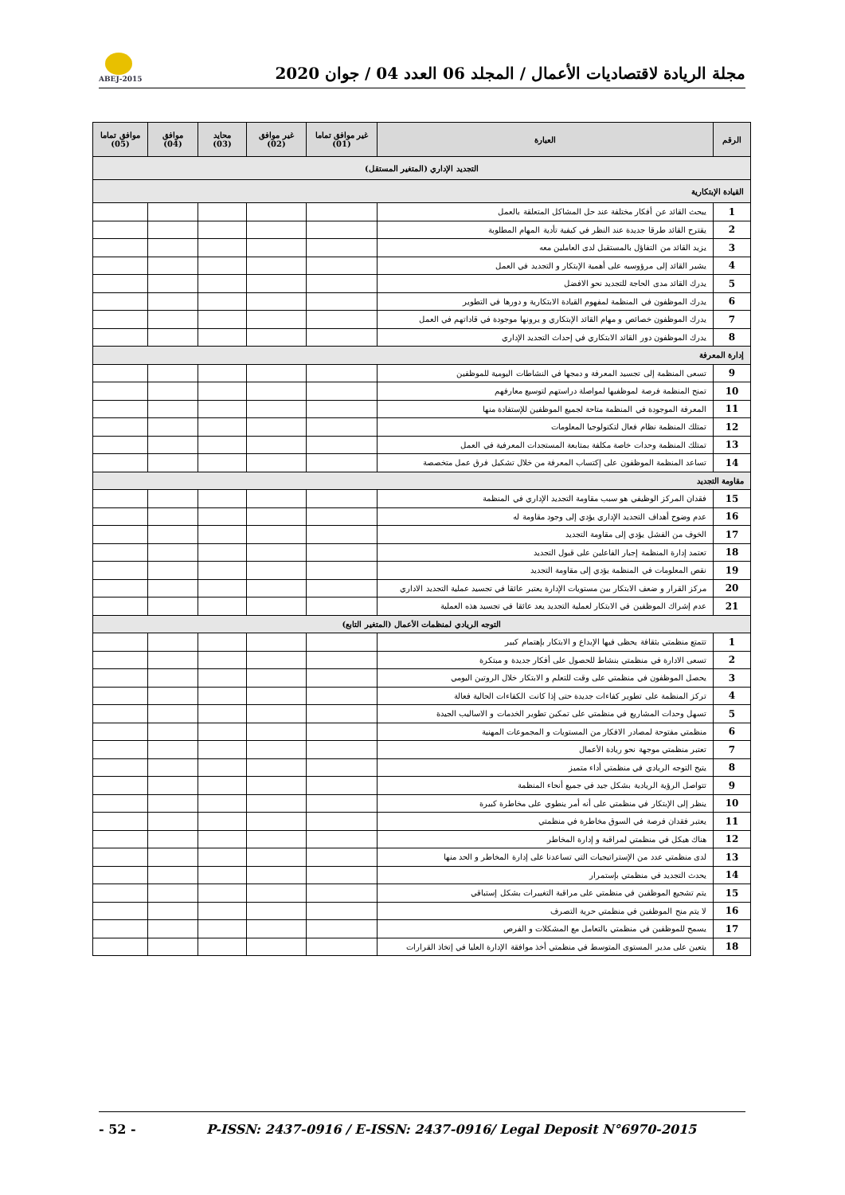ABEJ-2015
مجلة الريادة لاقتصاديات الأعمال / المجلد 06 العدد 04 / جوان 2020
| الرقم | العبارة | غير موافق تماما (01) | غير موافق (02) | محايد (03) | موافق (04) | موافق تماما (05) |
| --- | --- | --- | --- | --- | --- | --- |
| التجديد الإداري (المتغير المستقل) | | | | | | |
| القيادة الإبتكارية | | | | | | |
| 1 | يبحث القائد عن أفكار مختلفة عند حل المشاكل المتعلقة بالعمل | | | | | |
| 2 | يقترح القائد طرقا جديدة عند النظر في كيفية تأدية المهام المطلوبة | | | | | |
| 3 | يزيد القائد من التفاؤل بالمستقبل لدى العاملين معه | | | | | |
| 4 | يشير القائد إلى مرؤوسيه على أهمية الإبتكار و التجديد في العمل | | | | | |
| 5 | يدرك القائد مدى الحاجة للتجديد نحو الافضل | | | | | |
| 6 | يدرك الموظفون في المنظمة لمفهوم القيادة الابتكارية و دورها في التطوير | | | | | |
| 7 | يدرك الموظفون خصائص و مهام القائد الإبتكاري و يرونها موجودة في قاداتهم في العمل | | | | | |
| 8 | يدرك الموظفون دور القائد الابتكاري في إحداث التجديد الإداري | | | | | |
| إدارة المعرفة | | | | | | |
| 9 | تسعى المنظمة إلى تجسيد المعرفة و دمجها في النشاطات اليومية للموظفين | | | | | |
| 10 | تمنح المنظمة فرصة لموظفيها لمواصلة دراستهم لتوسيع معارفهم | | | | | |
| 11 | المعرفة الموجودة في المنظمة متاحة لجميع الموظفين للإستفادة منها | | | | | |
| 12 | تمتلك المنظمة نظام فعال لتكنولوجيا المعلومات | | | | | |
| 13 | تمتلك المنظمة وحدات خاصة مكلفة بمتابعة المستجدات المعرفية في العمل | | | | | |
| 14 | تساعد المنظمة الموظفون على إكتساب المعرفة من خلال تشكيل فرق عمل متخصصة | | | | | |
| مقاومة التجديد | | | | | | |
| 15 | فقدان المركز الوظيفي هو سبب مقاومة التجديد الإداري في المنظمة | | | | | |
| 16 | عدم وضوح أهداف التجديد الإداري يؤدي إلى وجود مقاومة له | | | | | |
| 17 | الخوف من الفشل يؤدي إلى مقاومة التجديد | | | | | |
| 18 | تعتمد إدارة المنظمة إجبار الفاعلين على قبول التجديد | | | | | |
| 19 | نقص المعلومات في المنظمة يؤدي إلى مقاومة التجديد | | | | | |
| 20 | مركز القرار و ضعف الابتكار بين مستويات الإدارة يعتبر عائقا في تجسيد عملية التجديد الاداري | | | | | |
| 21 | عدم إشراك الموظفين في الابتكار لعملية التجديد يعد عائقا في تجسيد هذه العملية | | | | | |
| التوجه الريادي لمنظمات الأعمال (المتغير التابع) | | | | | | |
| 1 | تتمتع منظمتي بثقافة يحظى فيها الإبداع و الابتكار بإهتمام كبير | | | | | |
| 2 | تسعى الادارة في منظمتي بنشاط للحصول على أفكار جديدة و مبتكرة | | | | | |
| 3 | يحصل الموظفون في منظمتي على وقت للتعلم و الابتكار خلال الروتين اليومي | | | | | |
| 4 | تركز المنظمة على تطوير كفاءات جديدة حتى إذا كانت الكفاءات الحالية فعالة | | | | | |
| 5 | تسهل وحدات المشاريع في منظمتي على تمكين تطوير الخدمات و الاساليب الجيدة | | | | | |
| 6 | منظمتي مفتوحة لمصادر الافكار من المستويات و المجموعات المهنية | | | | | |
| 7 | تعتبر منظمتي موجهة نحو ريادة الأعمال | | | | | |
| 8 | يتيح التوجه الريادي في منظمتي أداء متميز | | | | | |
| 9 | تتواصل الرؤية الريادية بشكل جيد في جميع أنحاء المنظمة | | | | | |
| 10 | ينظر إلى الإبتكار في منظمتي على أنه أمر ينطوي على مخاطرة كبيرة | | | | | |
| 11 | يعتبر فقدان فرصة في السوق مخاطرة في منظمتي | | | | | |
| 12 | هناك هيكل في منظمتي لمراقبة و إدارة المخاطر | | | | | |
| 13 | لدى منظمتي عدد من الإستراتيجيات التي تساعدنا على إدارة المخاطر و الحد منها | | | | | |
| 14 | يحدث التجديد في منظمتي بإستمرار | | | | | |
| 15 | يتم تشجيع الموظفين في منظمتي على مراقبة التغييرات بشكل إستباقي | | | | | |
| 16 | لا يتم منح الموظفين في منظمتي حرية التصرف | | | | | |
| 17 | يسمح للموظفين في منظمتي بالتعامل مع المشكلات و الفرص | | | | | |
| 18 | يتعين على مدير المستوى المتوسط في منظمتي أخذ موافقة الإدارة العليا في إتخاذ القرارات | | | | | |
- 52 - P-ISSN: 2437-0916 / E-ISSN: 2437-0916/ Legal Deposit N°6970-2015